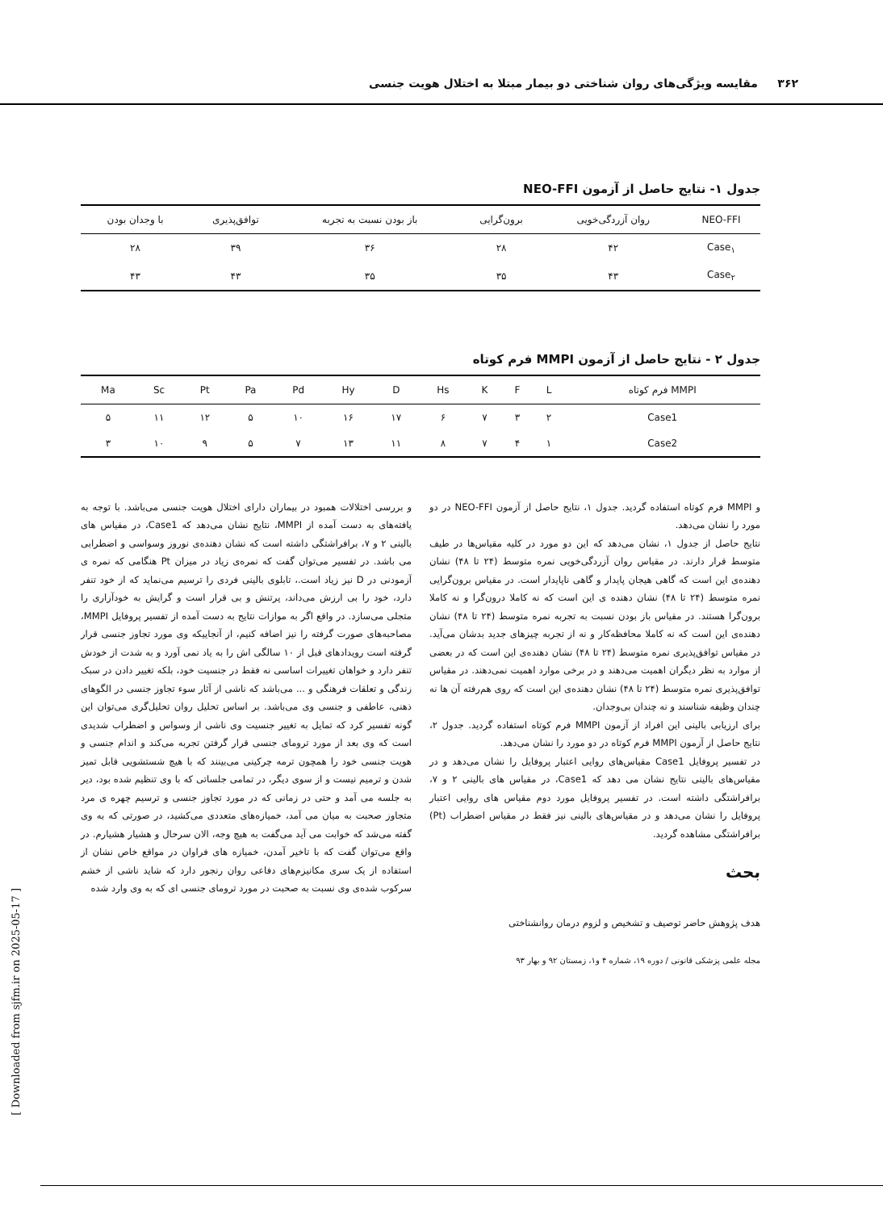۳۶۲ مقایسه ویژگی‌های روان شناختی دو بیمار مبتلا به اختلال هویت جنسی
جدول ۱- نتایج حاصل از آزمون NEO-FFI
| NEO-FFI | روان آزردگی‌خویی | برون‌گرایی | باز بودن نسبت به تجربه | توافق‌پذیری | با وجدان بودن |
| --- | --- | --- | --- | --- | --- |
| Case<sub>۱</sub> | ۴۲ | ۲۸ | ۳۶ | ۳۹ | ۲۸ |
| Case<sub>۲</sub> | ۴۳ | ۳۵ | ۳۵ | ۴۳ | ۴۳ |
جدول ۲ - نتایج حاصل از آزمون MMPI فرم کوتاه
| MMPI فرم کوتاه | L | F | K | Hs | D | Hy | Pd | Pa | Pt | Sc | Ma |
| --- | --- | --- | --- | --- | --- | --- | --- | --- | --- | --- | --- |
| Case1 | ۲ | ۳ | ۷ | ۶ | ۱۷ | ۱۶ | ۱۰ | ۵ | ۱۲ | ۱۱ | ۵ |
| Case2 | ۱ | ۴ | ۷ | ۸ | ۱۱ | ۱۳ | ۷ | ۵ | ۹ | ۱۰ | ۳ |
و MMPI فرم کوتاه استفاده گردید. جدول ۱، نتایج حاصل از آزمون NEO-FFI در دو مورد را نشان می‌دهد.
نتایج حاصل از جدول ۱، نشان می‌دهد که این دو مورد در کلیه مقیاس‌ها در طیف متوسط قرار دارند. در مقیاس روان آزردگی‌خویی نمره متوسط (۲۴ تا ۴۸) نشان دهنده‌ی این است که گاهی هیجان پایدار و گاهی ناپایدار است. در مقیاس برون‌گرایی نمره متوسط (۲۴ تا ۴۸) نشان دهنده ی این است که نه کاملا درون‌گرا و نه کاملا برون‌گرا هستند. در مقیاس باز بودن نسبت به تجربه نمره متوسط (۲۴ تا ۴۸) نشان دهنده‌ی این است که نه کاملا محافظه‌کار و نه از تجربه چیزهای جدید بدشان می‌آید. در مقیاس توافق‌پذیری نمره متوسط (۲۴ تا ۴۸) نشان دهنده‌ی این است که در بعضی از موارد به نظر دیگران اهمیت می‌دهند و در برخی موارد اهمیت نمی‌دهند. در مقیاس توافق‌پذیری نمره متوسط (۲۴ تا ۴۸) نشان دهنده‌ی این است که روی هم‌رفته آن ها نه چندان وظیفه شناسند و نه چندان بی‌وجدان.
برای ارزیابی بالینی این افراد از آزمون MMPI فرم کوتاه استفاده گردید. جدول ۲، نتایج حاصل از آزمون MMPI فرم کوتاه در دو مورد را نشان می‌دهد.
در تفسیر پروفایل Case1 مقیاس‌های روایی اعتبار پروفایل را نشان می‌دهد و در مقیاس‌های بالینی نتایج نشان می دهد که Case1، در مقیاس های بالینی ۲ و ۷، برافراشتگی داشته است. در تفسیر پروفایل مورد دوم مقیاس های روایی اعتبار پروفایل را نشان می‌دهد و در مقیاس‌های بالینی نیز فقط در مقیاس اضطراب (Pt) برافراشتگی مشاهده گردید.
بحث
هدف پژوهش حاضر توصیف و تشخیص و لزوم درمان روانشناختی
مجله علمی پزشکی قانونی / دوره ۱۹، شماره ۴ و۱، زمستان ۹۲ و بهار ۹۳
و بررسی اختلالات همبود در بیماران دارای اختلال هویت جنسی می‌باشد. با توجه به یافته‌های به دست آمده از MMPI، نتایج نشان می‌دهد که Case1، در مقیاس های بالینی ۲ و ۷، برافراشتگی داشته است که نشان دهنده‌ی نوروز وسواسی و اضطرابی می باشد. در تفسیر می‌توان گفت که نمره‌ی زیاد در میزان Pt هنگامی که نمره ی آزمودنی در D نیز زیاد است.، تابلوی بالینی فردی را ترسیم می‌نماید که از خود تنفر دارد، خود را بی ارزش می‌داند، پرتنش و بی قرار است و گرایش به خودآزاری را متجلی می‌سازد. در واقع اگر به موازات نتایج به دست آمده از تفسیر پروفایل MMPI، مصاحبه‌های صورت گرفته را نیز اضافه کنیم، از آنجاییکه وی مورد تجاوز جنسی قرار گرفته است رویدادهای قبل از ۱۰ سالگی اش را به یاد نمی آورد و به شدت از خودش تنفر دارد و خواهان تغییرات اساسی نه فقط در جنسیت خود، بلکه تغییر دادن در سبک زندگی و تعلقات فرهنگی و ... می‌باشد که ناشی از آثار سوء تجاوز جنسی در الگوهای ذهنی، عاطفی و جنسی وی می‌باشد. بر اساس تحلیل روان تحلیل‌گری می‌توان این گونه تفسیر کرد که تمایل به تغییر جنسیت وی ناشی از وسواس و اضطراب شدیدی است که وی بعد از مورد ترومای جنسی قرار گرفتن تجربه می‌کند و اندام جنسی و هویت جنسی خود را همچون ترمه چرکینی می‌بینند که با هیچ شستشویی قابل تمیز شدن و ترمیم نیست و از سوی دیگر، در تمامی جلساتی که با وی تنظیم شده بود، دیر به جلسه می آمد و حتی در زمانی که در مورد تجاوز جنسی و ترسیم چهره ی مرد متجاوز صحبت به میان می آمد، خمیازه‌های متعددی می‌کشید، در صورتی که به وی گفته می‌شد که خوابت می آید می‌گفت به هیچ وجه، الان سرحال و هشیار هشیارم. در واقع می‌توان گفت که با تاخیر آمدن، خمیازه های فراوان در مواقع خاص نشان از استفاده از یک سری مکانیزم‌های دفاعی روان رنجور دارد که شاید ناشی از خشم سرکوب شده‌ی وی نسبت به صحبت در مورد ترومای جنسی ای که به وی وارد شده
[ Downloaded from sjfm.ir on 2025-05-17 ]